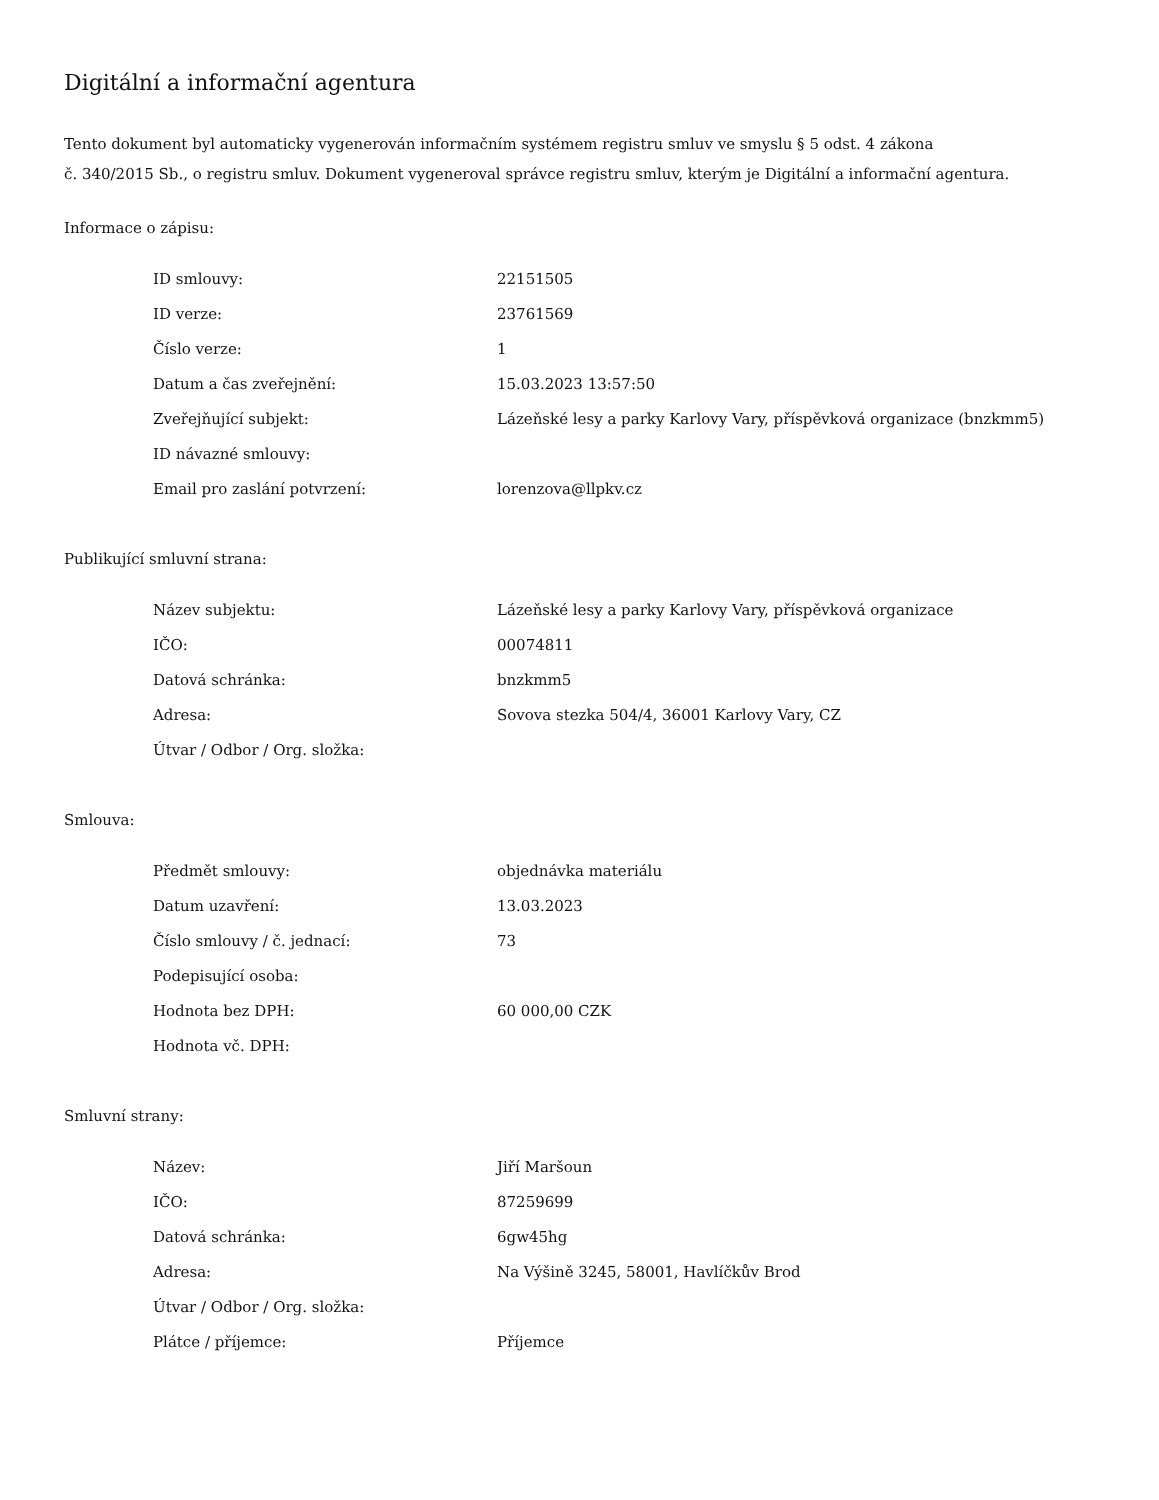Digitální a informační agentura
Tento dokument byl automaticky vygenerován informačním systémem registru smluv ve smyslu § 5 odst. 4 zákona
č. 340/2015 Sb., o registru smluv. Dokument vygeneroval správce registru smluv, kterým je Digitální a informační agentura.
Informace o zápisu:
| ID smlouvy: | 22151505 |
| ID verze: | 23761569 |
| Číslo verze: | 1 |
| Datum a čas zveřejnění: | 15.03.2023 13:57:50 |
| Zveřejňující subjekt: | Lázeňské lesy a parky Karlovy Vary, příspěvková organizace (bnzkmm5) |
| ID návazné smlouvy: | |
| Email pro zaslání potvrzení: | lorenzova@llpkv.cz |
Publikující smluvní strana:
| Název subjektu: | Lázeňské lesy a parky Karlovy Vary, příspěvková organizace |
| IČO: | 00074811 |
| Datová schránka: | bnzkmm5 |
| Adresa: | Sovova stezka 504/4, 36001 Karlovy Vary, CZ |
| Útvar / Odbor / Org. složka: | |
Smlouva:
| Předmět smlouvy: | objednávka materiálu |
| Datum uzavření: | 13.03.2023 |
| Číslo smlouvy / č. jednací: | 73 |
| Podepisující osoba: | |
| Hodnota bez DPH: | 60 000,00 CZK |
| Hodnota vč. DPH: | |
Smluvní strany:
| Název: | Jiří Maršoun |
| IČO: | 87259699 |
| Datová schránka: | 6gw45hg |
| Adresa: | Na Výšině 3245, 58001, Havlíčkův Brod |
| Útvar / Odbor / Org. složka: | |
| Plátce / příjemce: | Příjemce |